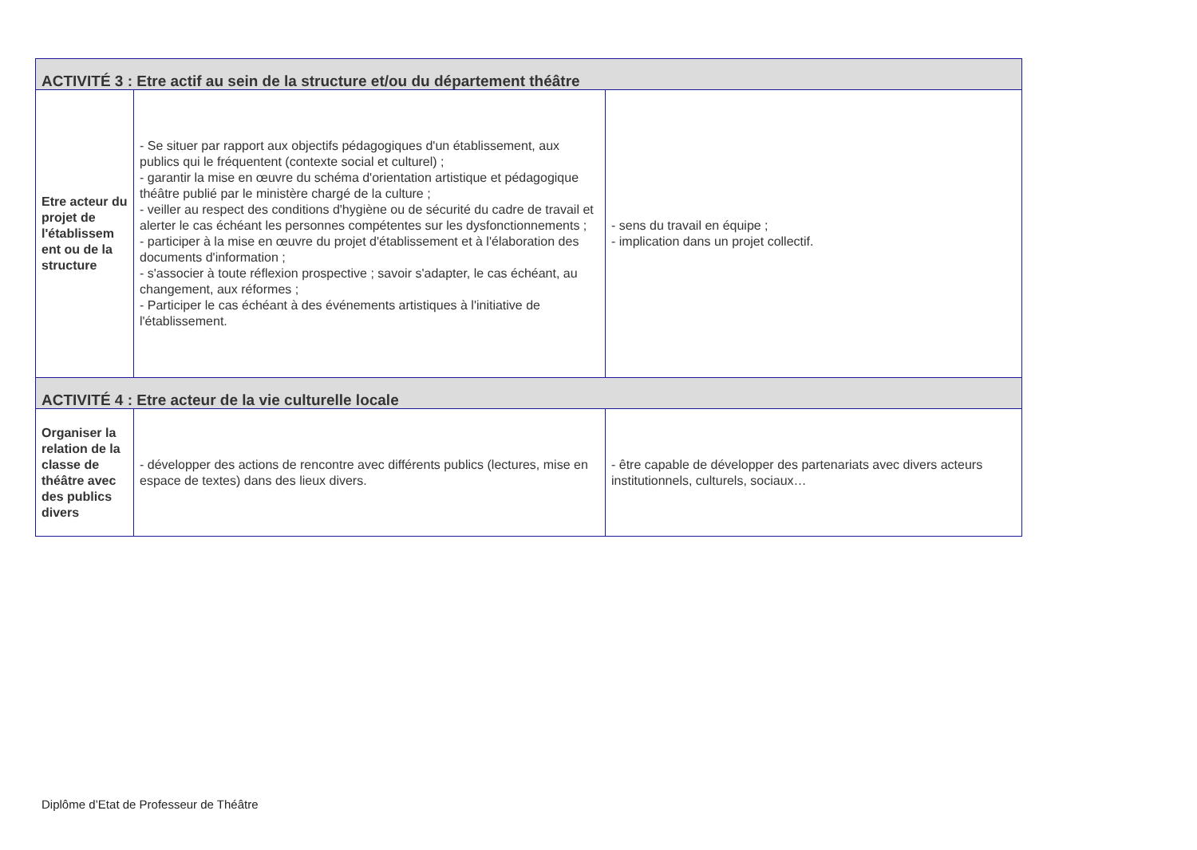| ACTIVITÉ 3 : Etre actif au sein de la structure et/ou du département théâtre | | |
| Etre acteur du projet de l'établissem ent ou de la structure | - Se situer par rapport aux objectifs pédagogiques d'un établissement, aux publics qui le fréquentent (contexte social et culturel) ; - garantir la mise en œuvre du schéma d'orientation artistique et pédagogique théâtre publié par le ministère chargé de la culture ; - veiller au respect des conditions d'hygiène ou de sécurité du cadre de travail et alerter le cas échéant les personnes compétentes sur les dysfonctionnements ; - participer à la mise en œuvre du projet d'établissement et à l'élaboration des documents d'information ; - s'associer à toute réflexion prospective ; savoir s'adapter, le cas échéant, au changement, aux réformes ; - Participer le cas échéant à des événements artistiques à l'initiative de l'établissement. | - sens du travail en équipe ; - implication dans un projet collectif. |
| ACTIVITÉ 4 : Etre acteur de la vie culturelle locale | | |
| Organiser la relation de la classe de théâtre avec des publics divers | - développer des actions de rencontre avec différents publics (lectures, mise en espace de textes) dans des lieux divers. | - être capable de développer des partenariats avec divers acteurs institutionnels, culturels, sociaux… |
Diplôme d’Etat de Professeur de Théâtre